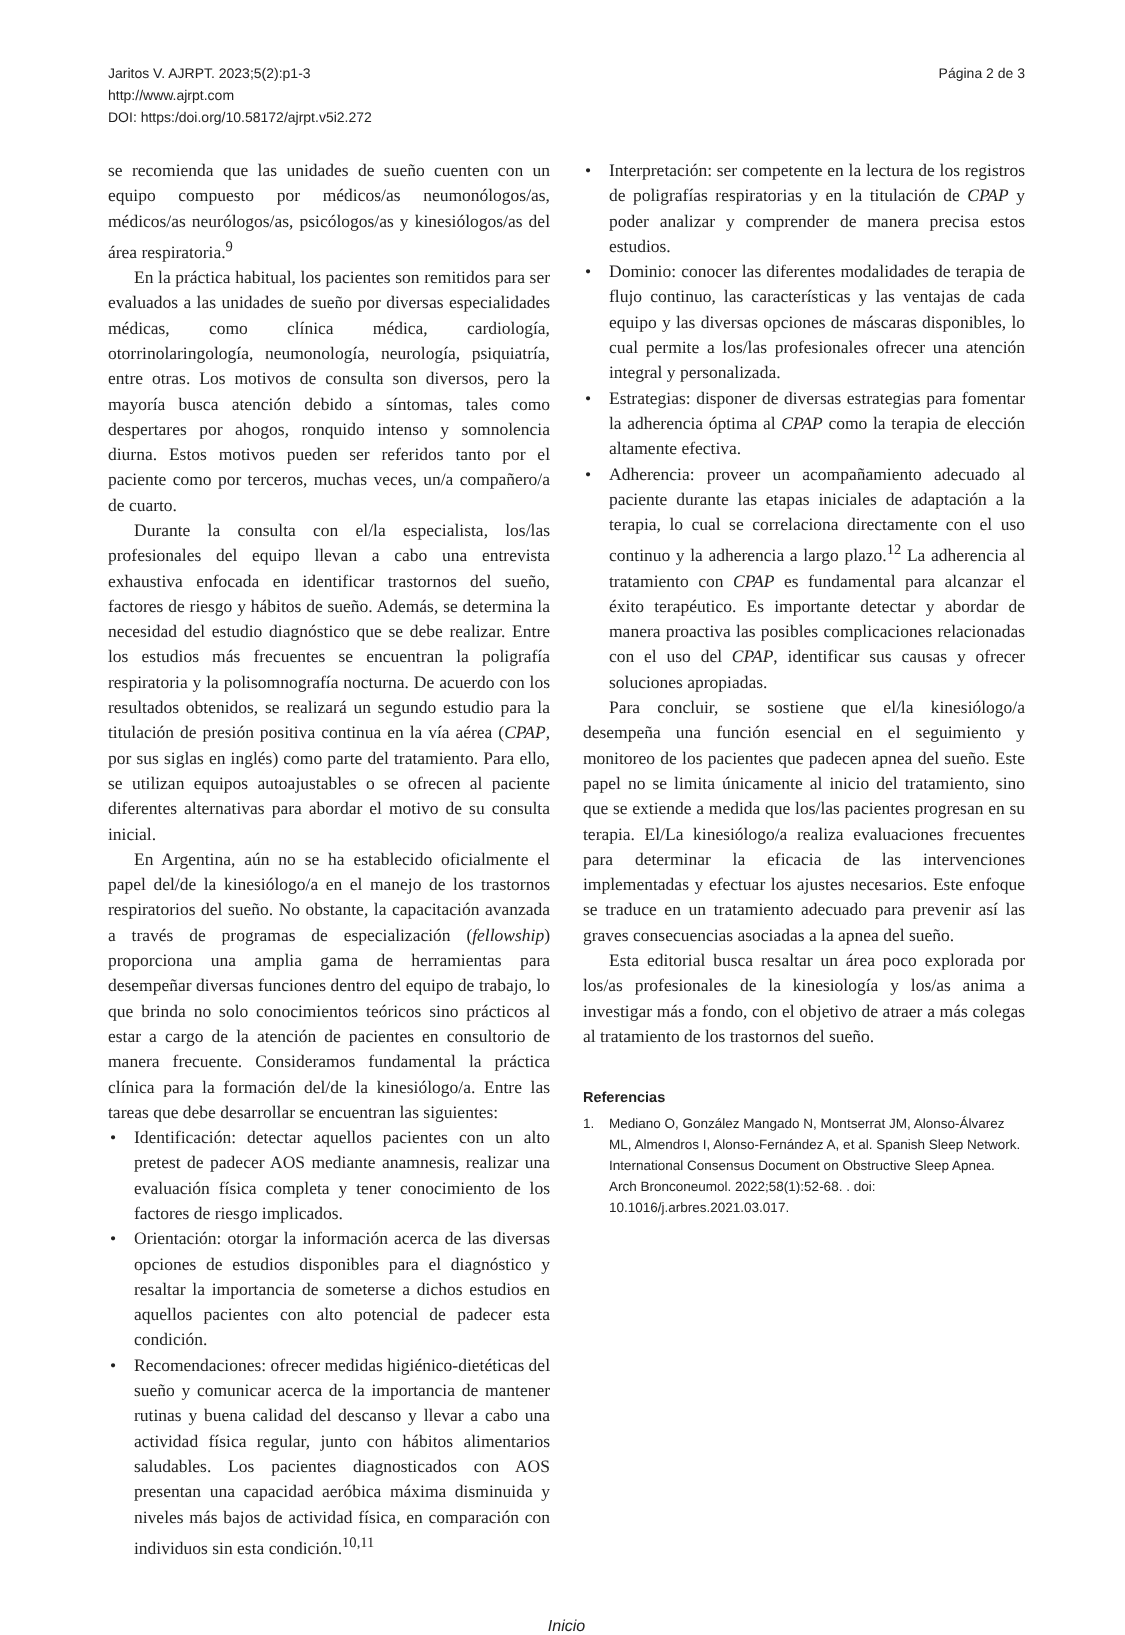Jaritos V. AJRPT. 2023;5(2):p1-3
http://www.ajrpt.com
DOI: https:/doi.org/10.58172/ajrpt.v5i2.272
Página 2 de 3
se recomienda que las unidades de sueño cuenten con un equipo compuesto por médicos/as neumonólogos/as, médicos/as neurólogos/as, psicólogos/as y kinesiólogos/as del área respiratoria.<sup>9</sup>
En la práctica habitual, los pacientes son remitidos para ser evaluados a las unidades de sueño por diversas especialidades médicas, como clínica médica, cardiología, otorrinolaringología, neumonología, neurología, psiquiatría, entre otras. Los motivos de consulta son diversos, pero la mayoría busca atención debido a síntomas, tales como despertares por ahogos, ronquido intenso y somnolencia diurna. Estos motivos pueden ser referidos tanto por el paciente como por terceros, muchas veces, un/a compañero/a de cuarto.
Durante la consulta con el/la especialista, los/las profesionales del equipo llevan a cabo una entrevista exhaustiva enfocada en identificar trastornos del sueño, factores de riesgo y hábitos de sueño. Además, se determina la necesidad del estudio diagnóstico que se debe realizar. Entre los estudios más frecuentes se encuentran la poligrafía respiratoria y la polisomnografía nocturna. De acuerdo con los resultados obtenidos, se realizará un segundo estudio para la titulación de presión positiva continua en la vía aérea (CPAP, por sus siglas en inglés) como parte del tratamiento. Para ello, se utilizan equipos autoajustables o se ofrecen al paciente diferentes alternativas para abordar el motivo de su consulta inicial.
En Argentina, aún no se ha establecido oficialmente el papel del/de la kinesiólogo/a en el manejo de los trastornos respiratorios del sueño. No obstante, la capacitación avanzada a través de programas de especialización (fellowship) proporciona una amplia gama de herramientas para desempeñar diversas funciones dentro del equipo de trabajo, lo que brinda no solo conocimientos teóricos sino prácticos al estar a cargo de la atención de pacientes en consultorio de manera frecuente. Consideramos fundamental la práctica clínica para la formación del/de la kinesiólogo/a. Entre las tareas que debe desarrollar se encuentran las siguientes:
• Identificación: detectar aquellos pacientes con un alto pretest de padecer AOS mediante anamnesis, realizar una evaluación física completa y tener conocimiento de los factores de riesgo implicados.
• Orientación: otorgar la información acerca de las diversas opciones de estudios disponibles para el diagnóstico y resaltar la importancia de someterse a dichos estudios en aquellos pacientes con alto potencial de padecer esta condición.
• Recomendaciones: ofrecer medidas higiénico-dietéticas del sueño y comunicar acerca de la importancia de mantener rutinas y buena calidad del descanso y llevar a cabo una actividad física regular, junto con hábitos alimentarios saludables. Los pacientes diagnosticados con AOS presentan una capacidad aeróbica máxima disminuida y niveles más bajos de actividad física, en comparación con individuos sin esta condición.<sup>10,11</sup>
• Interpretación: ser competente en la lectura de los registros de poligrafías respiratorias y en la titulación de CPAP y poder analizar y comprender de manera precisa estos estudios.
• Dominio: conocer las diferentes modalidades de terapia de flujo continuo, las características y las ventajas de cada equipo y las diversas opciones de máscaras disponibles, lo cual permite a los/las profesionales ofrecer una atención integral y personalizada.
• Estrategias: disponer de diversas estrategias para fomentar la adherencia óptima al CPAP como la terapia de elección altamente efectiva.
• Adherencia: proveer un acompañamiento adecuado al paciente durante las etapas iniciales de adaptación a la terapia, lo cual se correlaciona directamente con el uso continuo y la adherencia a largo plazo.<sup>12</sup> La adherencia al tratamiento con CPAP es fundamental para alcanzar el éxito terapéutico. Es importante detectar y abordar de manera proactiva las posibles complicaciones relacionadas con el uso del CPAP, identificar sus causas y ofrecer soluciones apropiadas.
Para concluir, se sostiene que el/la kinesiólogo/a desempeña una función esencial en el seguimiento y monitoreo de los pacientes que padecen apnea del sueño. Este papel no se limita únicamente al inicio del tratamiento, sino que se extiende a medida que los/las pacientes progresan en su terapia. El/La kinesiólogo/a realiza evaluaciones frecuentes para determinar la eficacia de las intervenciones implementadas y efectuar los ajustes necesarios. Este enfoque se traduce en un tratamiento adecuado para prevenir así las graves consecuencias asociadas a la apnea del sueño.
Esta editorial busca resaltar un área poco explorada por los/as profesionales de la kinesiología y los/as anima a investigar más a fondo, con el objetivo de atraer a más colegas al tratamiento de los trastornos del sueño.
Referencias
1. Mediano O, González Mangado N, Montserrat JM, Alonso-Álvarez ML, Almendros I, Alonso-Fernández A, et al. Spanish Sleep Network. International Consensus Document on Obstructive Sleep Apnea. Arch Bronconeumol. 2022;58(1):52-68. . doi: 10.1016/j.arbres.2021.03.017.
Inicio